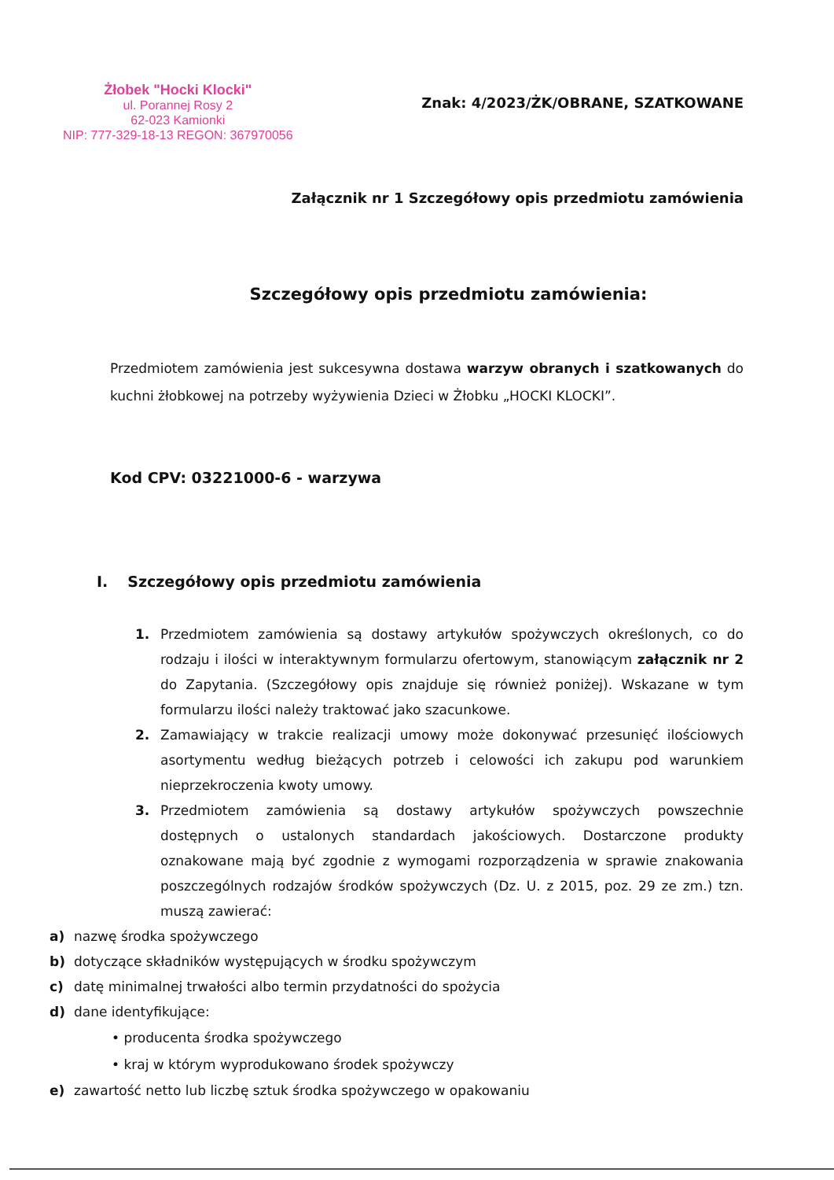Żłobek "Hocki Klocki"
ul. Porannej Rosy 2
62-023 Kamionki
NIP: 777-329-18-13 REGON: 367970056
Znak: 4/2023/ŻK/OBRANE, SZATKOWANE
Załącznik nr 1 Szczegółowy opis przedmiotu zamówienia
Szczegółowy opis przedmiotu zamówienia:
Przedmiotem zamówienia jest sukcesywna dostawa warzyw obranych i szatkowanych do kuchni żłobkowej na potrzeby wyżywienia Dzieci w Żłobku „HOCKI KLOCKI”.
Kod CPV: 03221000-6 - warzywa
I. Szczegółowy opis przedmiotu zamówienia
1. Przedmiotem zamówienia są dostawy artykułów spożywczych określonych, co do rodzaju i ilości w interaktywnym formularzu ofertowym, stanowiącym załącznik nr 2 do Zapytania. (Szczegółowy opis znajduje się również poniżej). Wskazane w tym formularzu ilości należy traktować jako szacunkowe.
2. Zamawiający w trakcie realizacji umowy może dokonywać przesunięć ilościowych asortymentu według bieżących potrzeb i celowości ich zakupu pod warunkiem nieprzekroczenia kwoty umowy.
3. Przedmiotem zamówienia są dostawy artykułów spożywczych powszechnie dostępnych o ustalonych standardach jakościowych. Dostarczone produkty oznakowane mają być zgodnie z wymogami rozporządzenia w sprawie znakowania poszczególnych rodzajów środków spożywczych (Dz. U. z 2015, poz. 29 ze zm.) tzn. muszą zawierać:
a) nazwę środka spożywczego
b) dotyczące składników występujących w środku spożywczym
c) datę minimalnej trwałości albo termin przydatności do spożycia
d) dane identyfikujące:
• producenta środka spożywczego
• kraj w którym wyprodukowano środek spożywczy
e) zawartość netto lub liczbę sztuk środka spożywczego w opakowaniu